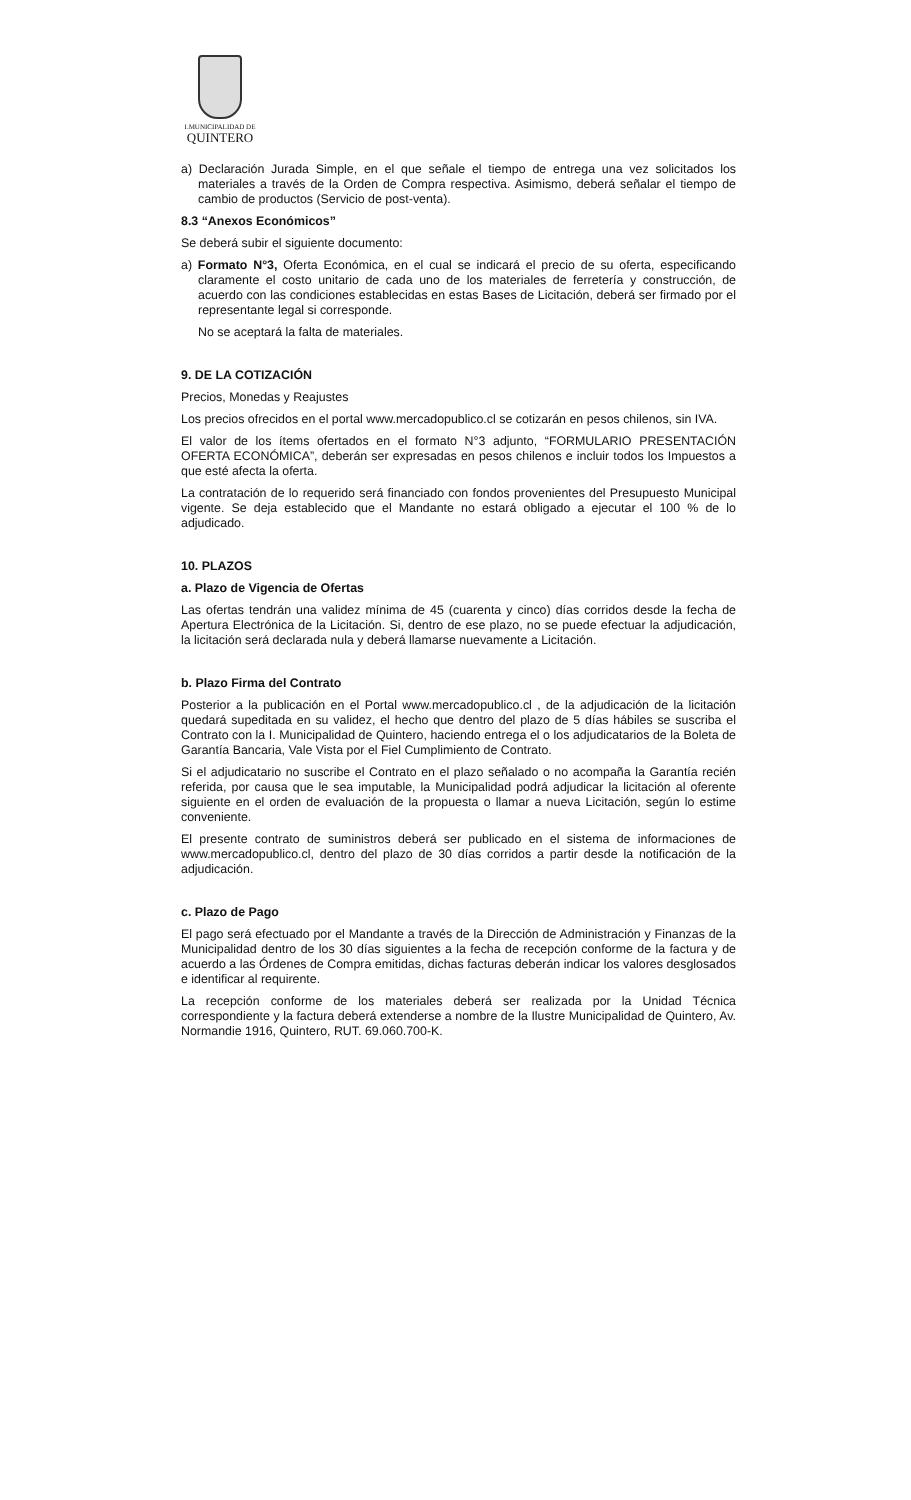I.MUNICIPALIDAD DE
QUINTERO
a) Declaración Jurada Simple, en el que señale el tiempo de entrega una vez solicitados los materiales a través de la Orden de Compra respectiva. Asimismo, deberá señalar el tiempo de cambio de productos (Servicio de post-venta).
8.3 “Anexos Económicos”
Se deberá subir el siguiente documento:
a) Formato N°3, Oferta Económica, en el cual se indicará el precio de su oferta, especificando claramente el costo unitario de cada uno de los materiales de ferretería y construcción, de acuerdo con las condiciones establecidas en estas Bases de Licitación, deberá ser firmado por el representante legal si corresponde.
No se aceptará la falta de materiales.
9. DE LA COTIZACIÓN
Precios, Monedas y Reajustes
Los precios ofrecidos en el portal www.mercadopublico.cl se cotizarán en pesos chilenos, sin IVA.
El valor de los ítems ofertados en el formato N°3 adjunto, “FORMULARIO PRESENTACIÓN OFERTA ECONÓMICA”, deberán ser expresadas en pesos chilenos e incluir todos los Impuestos a que esté afecta la oferta.
La contratación de lo requerido será financiado con fondos provenientes del Presupuesto Municipal vigente. Se deja establecido que el Mandante no estará obligado a ejecutar el 100 % de lo adjudicado.
10. PLAZOS
a. Plazo de Vigencia de Ofertas
Las ofertas tendrán una validez mínima de 45 (cuarenta y cinco) días corridos desde la fecha de Apertura Electrónica de la Licitación. Si, dentro de ese plazo, no se puede efectuar la adjudicación, la licitación será declarada nula y deberá llamarse nuevamente a Licitación.
b. Plazo Firma del Contrato
Posterior a la publicación en el Portal www.mercadopublico.cl , de la adjudicación de la licitación quedará supeditada en su validez, el hecho que dentro del plazo de 5 días hábiles se suscriba el Contrato con la I. Municipalidad de Quintero, haciendo entrega el o los adjudicatarios de la Boleta de Garantía Bancaria, Vale Vista por el Fiel Cumplimiento de Contrato.
Si el adjudicatario no suscribe el Contrato en el plazo señalado o no acompaña la Garantía recién referida, por causa que le sea imputable, la Municipalidad podrá adjudicar la licitación al oferente siguiente en el orden de evaluación de la propuesta o llamar a nueva Licitación, según lo estime conveniente.
El presente contrato de suministros deberá ser publicado en el sistema de informaciones de www.mercadopublico.cl, dentro del plazo de 30 días corridos a partir desde la notificación de la adjudicación.
c. Plazo de Pago
El pago será efectuado por el Mandante a través de la Dirección de Administración y Finanzas de la Municipalidad dentro de los 30 días siguientes a la fecha de recepción conforme de la factura y de acuerdo a las Órdenes de Compra emitidas, dichas facturas deberán indicar los valores desglosados e identificar al requirente.
La recepción conforme de los materiales deberá ser realizada por la Unidad Técnica correspondiente y la factura deberá extenderse a nombre de la Ilustre Municipalidad de Quintero, Av. Normandie 1916, Quintero, RUT. 69.060.700-K.